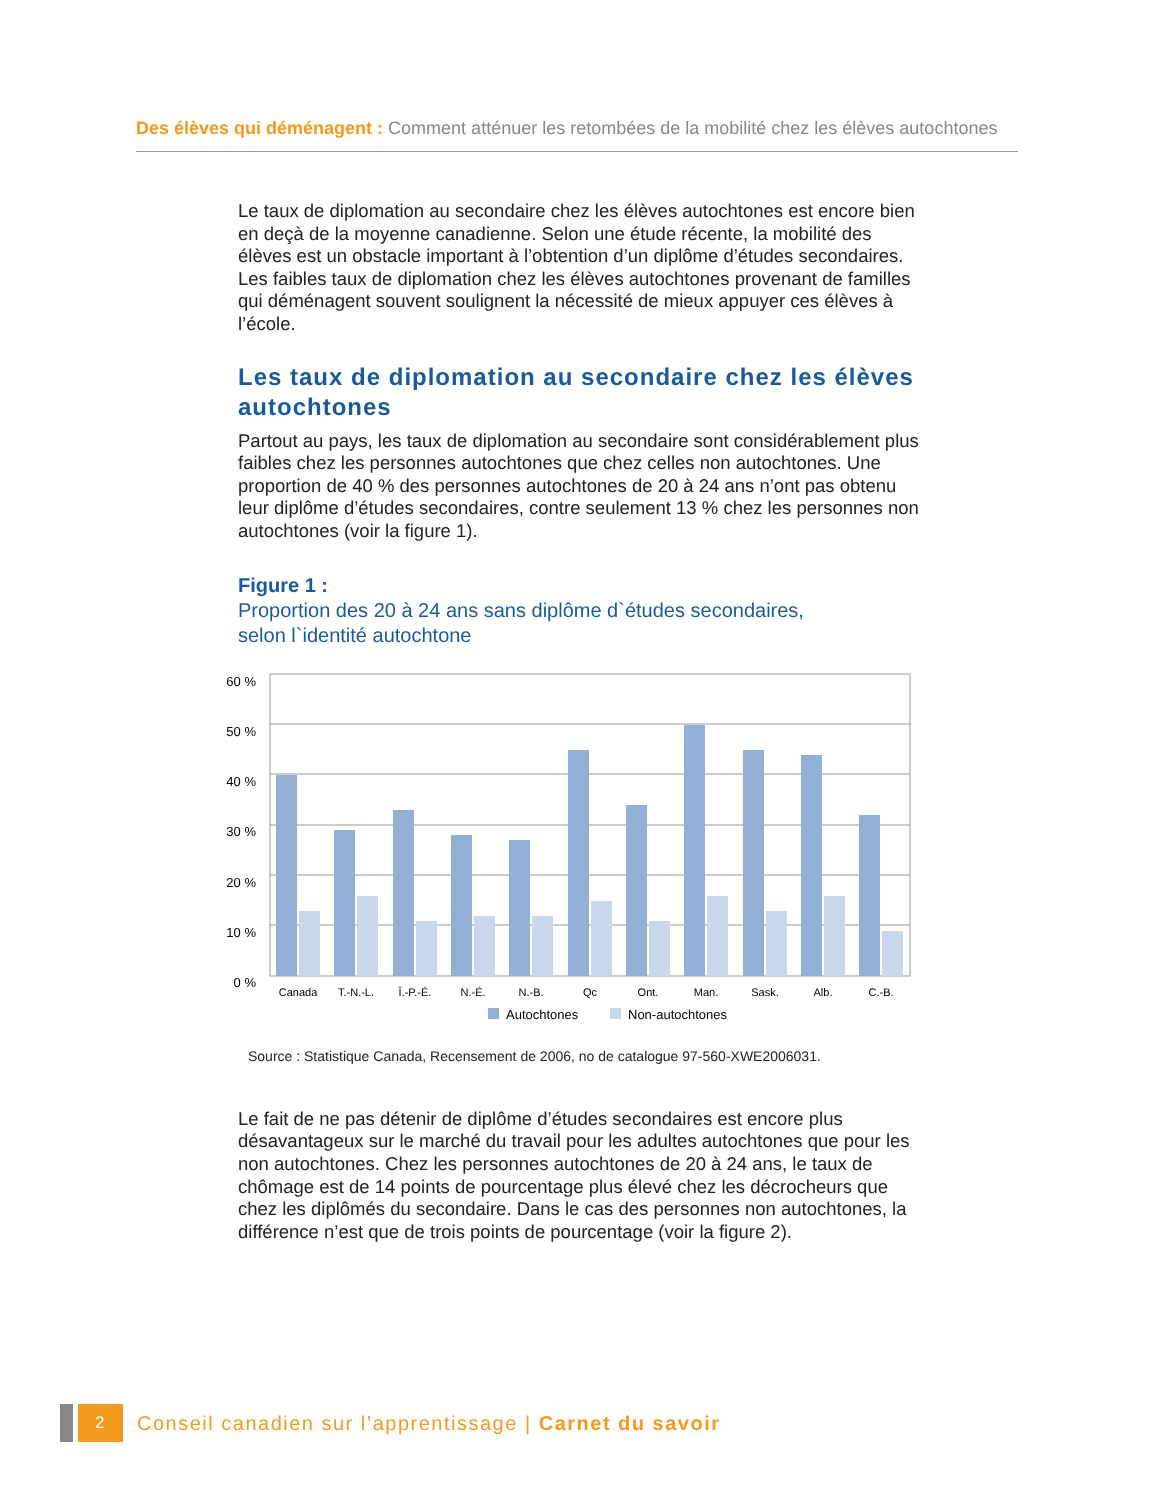Des élèves qui déménagent : Comment atténuer les retombées de la mobilité chez les élèves autochtones
Le taux de diplomation au secondaire chez les élèves autochtones est encore bien en deçà de la moyenne canadienne. Selon une étude récente, la mobilité des élèves est un obstacle important à l’obtention d’un diplôme d’études secondaires. Les faibles taux de diplomation chez les élèves autochtones provenant de familles qui déménagent souvent soulignent la nécessité de mieux appuyer ces élèves à l’école.
Les taux de diplomation au secondaire chez les élèves autochtones
Partout au pays, les taux de diplomation au secondaire sont considérablement plus faibles chez les personnes autochtones que chez celles non autochtones. Une proportion de 40 % des personnes autochtones de 20 à 24 ans n’ont pas obtenu leur diplôme d’études secondaires, contre seulement 13 % chez les personnes non autochtones (voir la figure 1).
Figure 1 :
Proportion des 20 à 24 ans sans diplôme d`études secondaires,
selon l`identité autochtone
60 %
50 %
40 %
30 %
20 %
10 %
0 %
Canada
T.-N.-L.
Î.-P.-É.
N.-É.
N.-B.
Qc
Ont.
Man.
Sask.
Alb.
C.-B.
Autochtones
Non-autochtones
Source : Statistique Canada, Recensement de 2006, no de catalogue 97-560-XWE2006031.
Le fait de ne pas détenir de diplôme d’études secondaires est encore plus désavantageux sur le marché du travail pour les adultes autochtones que pour les non autochtones. Chez les personnes autochtones de 20 à 24 ans, le taux de chômage est de 14 points de pourcentage plus élevé chez les décrocheurs que chez les diplômés du secondaire. Dans le cas des personnes non autochtones, la différence n’est que de trois points de pourcentage (voir la figure 2).
2
Conseil canadien sur l’apprentissage | Carnet du savoir